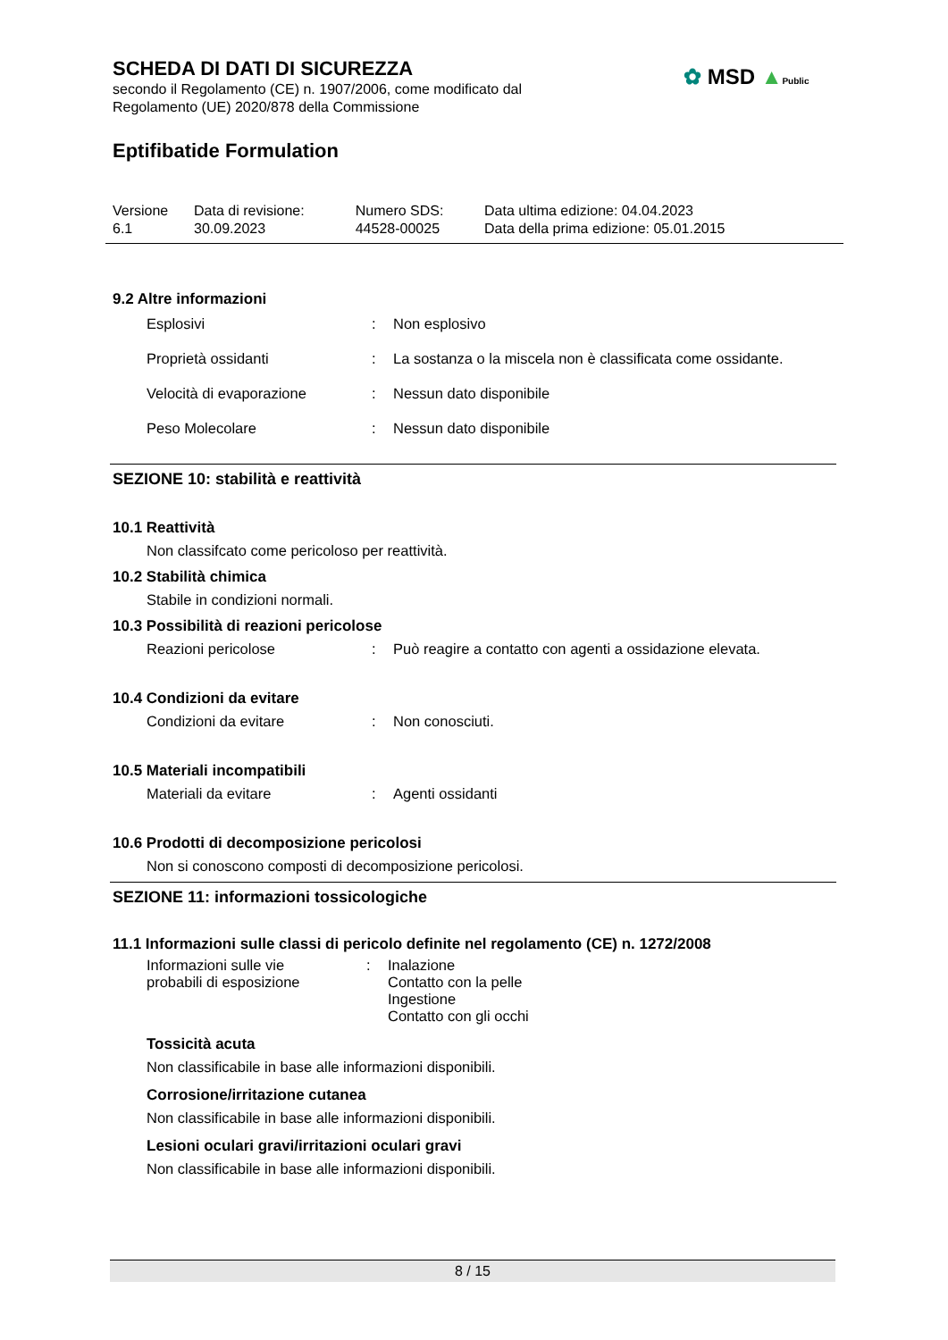SCHEDA DI DATI DI SICUREZZA
secondo il Regolamento (CE) n. 1907/2006, come modificato dal
Regolamento (UE) 2020/878 della Commissione
Eptifibatide Formulation
| Versione 6.1 | Data di revisione: 30.09.2023 | Numero SDS: 44528-00025 | Data ultima edizione: 04.04.2023 Data della prima edizione: 05.01.2015 |
9.2 Altre informazioni
Esplosivi : Non esplosivo
Proprietà ossidanti : La sostanza o la miscela non è classificata come ossidante.
Velocità di evaporazione : Nessun dato disponibile
Peso Molecolare : Nessun dato disponibile
SEZIONE 10: stabilità e reattività
10.1 Reattività
Non classifcato come pericoloso per reattività.
10.2 Stabilità chimica
Stabile in condizioni normali.
10.3 Possibilità di reazioni pericolose
Reazioni pericolose : Può reagire a contatto con agenti a ossidazione elevata.
10.4 Condizioni da evitare
Condizioni da evitare : Non conosciuti.
10.5 Materiali incompatibili
Materiali da evitare : Agenti ossidanti
10.6 Prodotti di decomposizione pericolosi
Non si conoscono composti di decomposizione pericolosi.
SEZIONE 11: informazioni tossicologiche
11.1 Informazioni sulle classi di pericolo definite nel regolamento (CE) n. 1272/2008
Informazioni sulle vie
probabili di esposizione
: Inalazione
Contatto con la pelle
Ingestione
Contatto con gli occhi
Tossicità acuta
Non classificabile in base alle informazioni disponibili.
Corrosione/irritazione cutanea
Non classificabile in base alle informazioni disponibili.
Lesioni oculari gravi/irritazioni oculari gravi
Non classificabile in base alle informazioni disponibili.
✿ MSD ▲Public
8 / 15